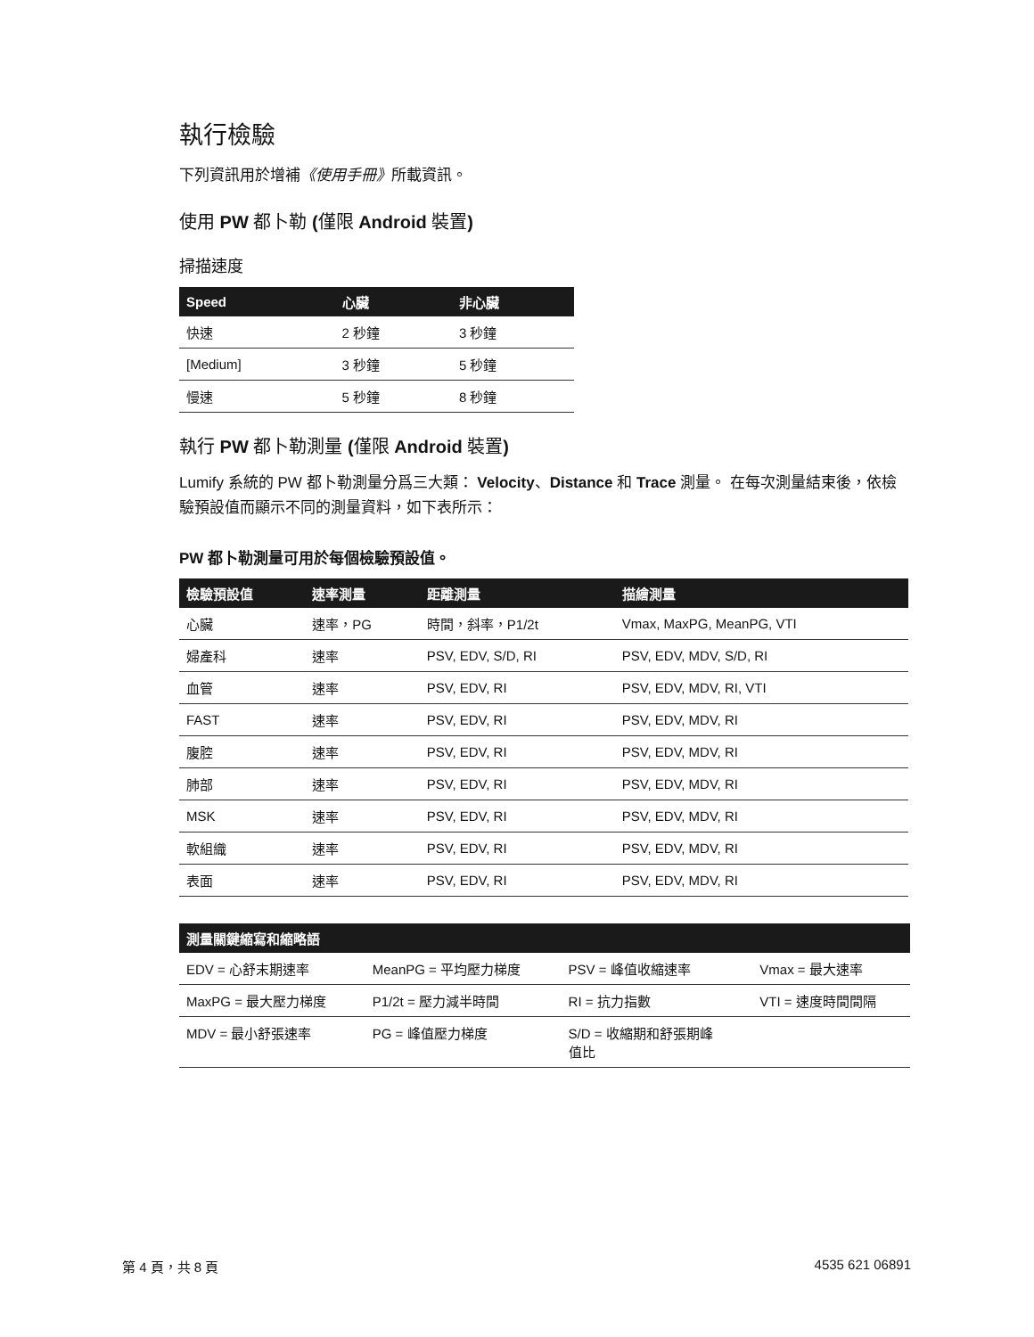執行檢驗
下列資訊用於增補《使用手冊》所載資訊。
使用 PW 都卜勒 (僅限 Android 裝置)
掃描速度
| Speed | 心臟 | 非心臟 |
| --- | --- | --- |
| 快速 | 2 秒鐘 | 3 秒鐘 |
| [Medium] | 3 秒鐘 | 5 秒鐘 |
| 慢速 | 5 秒鐘 | 8 秒鐘 |
執行 PW 都卜勒測量 (僅限 Android 裝置)
Lumify 系統的 PW 都卜勒測量分爲三大類： Velocity、Distance 和 Trace 測量。 在每次測量結束後，依檢驗預設值而顯示不同的測量資料，如下表所示：
PW 都卜勒測量可用於每個檢驗預設值。
| 檢驗預設值 | 速率測量 | 距離測量 | 描繪測量 |
| --- | --- | --- | --- |
| 心臟 | 速率，PG | 時間，斜率，P1/2t | Vmax, MaxPG, MeanPG, VTI |
| 婦產科 | 速率 | PSV, EDV, S/D, RI | PSV, EDV, MDV, S/D, RI |
| 血管 | 速率 | PSV, EDV, RI | PSV, EDV, MDV, RI, VTI |
| FAST | 速率 | PSV, EDV, RI | PSV, EDV, MDV, RI |
| 腹腔 | 速率 | PSV, EDV, RI | PSV, EDV, MDV, RI |
| 肺部 | 速率 | PSV, EDV, RI | PSV, EDV, MDV, RI |
| MSK | 速率 | PSV, EDV, RI | PSV, EDV, MDV, RI |
| 軟組織 | 速率 | PSV, EDV, RI | PSV, EDV, MDV, RI |
| 表面 | 速率 | PSV, EDV, RI | PSV, EDV, MDV, RI |
| 測量關鍵縮寫和縮略語 | | | |
| --- | --- | --- | --- |
| EDV = 心舒末期速率 | MeanPG = 平均壓力梯度 | PSV = 峰值收縮速率 | Vmax = 最大速率 |
| MaxPG = 最大壓力梯度 | P1/2t = 壓力減半時間 | RI = 抗力指數 | VTI = 速度時間間隔 |
| MDV = 最小舒張速率 | PG = 峰值壓力梯度 | S/D = 收縮期和舒張期峰 值比 | |
第 4 頁，共 8 頁 4535 621 06891